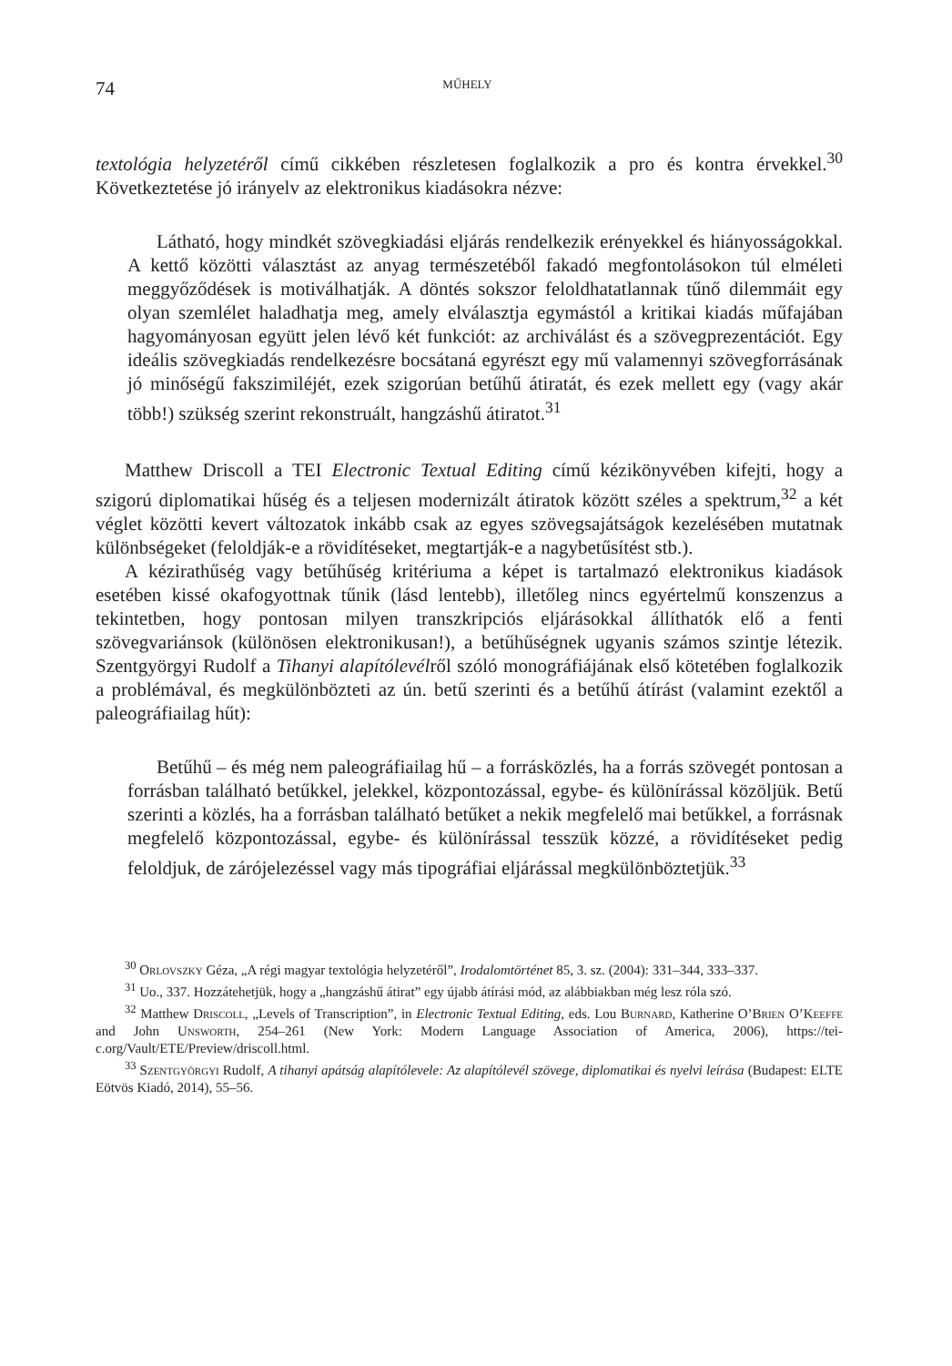74 MŰHELY
textológia helyzetéről című cikkében részletesen foglalkozik a pro és kontra érvekkel.<sup>30</sup> Következtetése jó irányelv az elektronikus kiadásokra nézve:
Látható, hogy mindkét szövegkiadási eljárás rendelkezik erényekkel és hiányosságokkal. A kettő közötti választást az anyag természetéből fakadó megfontolásokon túl elméleti meggyőződések is motiválhatják. A döntés sokszor feloldhatatlannak tűnő dilemmáit egy olyan szemlélet haladhatja meg, amely elválasztja egymástól a kritikai kiadás műfajában hagyományosan együtt jelen lévő két funkciót: az archiválást és a szövegprezentációt. Egy ideális szövegkiadás rendelkezésre bocsátaná egyrészt egy mű valamennyi szövegforrásának jó minőségű fakszimiléjét, ezek szigorúan betűhű átiratát, és ezek mellett egy (vagy akár több!) szükség szerint rekonstruált, hangzáshű átiratot.<sup>31</sup>
Matthew Driscoll a TEI Electronic Textual Editing című kézikönyvében kifejti, hogy a szigorú diplomatikai hűség és a teljesen modernizált átiratok között széles a spektrum,<sup>32</sup> a két véglet közötti kevert változatok inkább csak az egyes szövegsajátságok kezelésében mutatnak különbségeket (feloldják-e a rövidítéseket, megtartják-e a nagybetűsítést stb.).
A kézirathűség vagy betűhűség kritériuma a képet is tartalmazó elektronikus kiadások esetében kissé okafogyottnak tűnik (lásd lentebb), illetőleg nincs egyértelmű konszenzus a tekintetben, hogy pontosan milyen transzkripciós eljárásokkal állíthatók elő a fenti szövegvariánsok (különösen elektronikusan!), a betűhűségnek ugyanis számos szintje létezik. Szentgyörgyi Rudolf a Tihanyi alapítólevélről szóló monográfiájának első kötetében foglalkozik a problémával, és megkülönbözteti az ún. betű szerinti és a betűhű átírást (valamint ezektől a paleográfiailag hűt):
Betűhű – és még nem paleográfiailag hű – a forrásközlés, ha a forrás szövegét pontosan a forrásban található betűkkel, jelekkel, központozással, egybe- és különírással közöljük. Betű szerinti a közlés, ha a forrásban található betűket a nekik megfelelő mai betűkkel, a forrásnak megfelelő központozással, egybe- és különírással tesszük közzé, a rövidítéseket pedig feloldjuk, de zárójelezéssel vagy más tipográfiai eljárással megkülönböztetjük.<sup>33</sup>
<sup>30</sup> Orlovszky Géza, „A régi magyar textológia helyzetéről”, Irodalomtörténet 85, 3. sz. (2004): 331–344, 333–337.
<sup>31</sup> Uo., 337. Hozzátehetjük, hogy a „hangzáshű átirat” egy újabb átírási mód, az alábbiakban még lesz róla szó.
<sup>32</sup> Matthew Driscoll, „Levels of Transcription”, in Electronic Textual Editing, eds. Lou Burnard, Katherine O’Brien O’Keeffe and John Unsworth, 254–261 (New York: Modern Language Association of America, 2006), https://tei-c.org/Vault/ETE/Preview/driscoll.html.
<sup>33</sup> Szentgyörgyi Rudolf, A tihanyi apátság alapítólevele: Az alapítólevél szövege, diplomatikai és nyelvi leírása (Budapest: ELTE Eötvös Kiadó, 2014), 55–56.